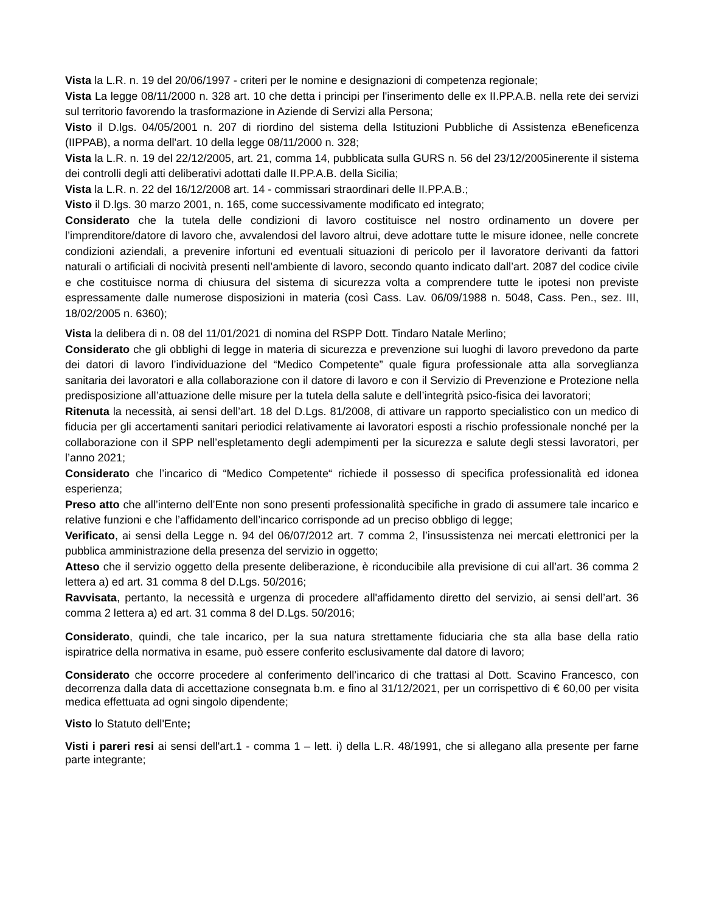Vista la L.R. n. 19 del 20/06/1997 - criteri per le nomine e designazioni di competenza regionale;
Vista La legge 08/11/2000 n. 328 art. 10 che detta i principi per l'inserimento delle ex II.PP.A.B. nella rete dei servizi sul territorio favorendo la trasformazione in Aziende di Servizi alla Persona;
Visto il D.lgs. 04/05/2001 n. 207 di riordino del sistema della Istituzioni Pubbliche di Assistenza eBeneficenza (IIPPAB), a norma dell'art. 10 della legge 08/11/2000 n. 328;
Vista la L.R. n. 19 del 22/12/2005, art. 21, comma 14, pubblicata sulla GURS n. 56 del 23/12/2005inerente il sistema dei controlli degli atti deliberativi adottati dalle II.PP.A.B. della Sicilia;
Vista la L.R. n. 22 del 16/12/2008 art. 14 - commissari straordinari delle II.PP.A.B.;
Visto il D.lgs. 30 marzo 2001, n. 165, come successivamente modificato ed integrato;
Considerato che la tutela delle condizioni di lavoro costituisce nel nostro ordinamento un dovere per l’imprenditore/datore di lavoro che, avvalendosi del lavoro altrui, deve adottare tutte le misure idonee, nelle concrete condizioni aziendali, a prevenire infortuni ed eventuali situazioni di pericolo per il lavoratore derivanti da fattori naturali o artificiali di nocività presenti nell’ambiente di lavoro, secondo quanto indicato dall’art. 2087 del codice civile e che costituisce norma di chiusura del sistema di sicurezza volta a comprendere tutte le ipotesi non previste espressamente dalle numerose disposizioni in materia (così Cass. Lav. 06/09/1988 n. 5048, Cass. Pen., sez. III, 18/02/2005 n. 6360);
Vista la delibera di n. 08 del 11/01/2021 di nomina del RSPP Dott. Tindaro Natale Merlino;
Considerato che gli obblighi di legge in materia di sicurezza e prevenzione sui luoghi di lavoro prevedono da parte dei datori di lavoro l’individuazione del “Medico Competente” quale figura professionale atta alla sorveglianza sanitaria dei lavoratori e alla collaborazione con il datore di lavoro e con il Servizio di Prevenzione e Protezione nella predisposizione all’attuazione delle misure per la tutela della salute e dell’integrità psico-fisica dei lavoratori;
Ritenuta la necessità, ai sensi dell’art. 18 del D.Lgs. 81/2008, di attivare un rapporto specialistico con un medico di fiducia per gli accertamenti sanitari periodici relativamente ai lavoratori esposti a rischio professionale nonché per la collaborazione con il SPP nell’espletamento degli adempimenti per la sicurezza e salute degli stessi lavoratori, per l’anno 2021;
Considerato che l’incarico di “Medico Competente“ richiede il possesso di specifica professionalità ed idonea esperienza;
Preso atto che all’interno dell’Ente non sono presenti professionalità specifiche in grado di assumere tale incarico e relative funzioni e che l’affidamento dell’incarico corrisponde ad un preciso obbligo di legge;
Verificato, ai sensi della Legge n. 94 del 06/07/2012 art. 7 comma 2, l’insussistenza nei mercati elettronici per la pubblica amministrazione della presenza del servizio in oggetto;
Atteso che il servizio oggetto della presente deliberazione, è riconducibile alla previsione di cui all’art. 36 comma 2 lettera a) ed art. 31 comma 8 del D.Lgs. 50/2016;
Ravvisata, pertanto, la necessità e urgenza di procedere all'affidamento diretto del servizio, ai sensi dell’art. 36 comma 2 lettera a) ed art. 31 comma 8 del D.Lgs. 50/2016;
Considerato, quindi, che tale incarico, per la sua natura strettamente fiduciaria che sta alla base della ratio ispiratrice della normativa in esame, può essere conferito esclusivamente dal datore di lavoro;
Considerato che occorre procedere al conferimento dell’incarico di che trattasi al Dott. Scavino Francesco, con decorrenza dalla data di accettazione consegnata b.m. e fino al 31/12/2021, per un corrispettivo di € 60,00 per visita medica effettuata ad ogni singolo dipendente;
Visto lo Statuto dell'Ente;
Visti i pareri resi ai sensi dell'art.1 - comma 1 – lett. i) della L.R. 48/1991, che si allegano alla presente per farne parte integrante;